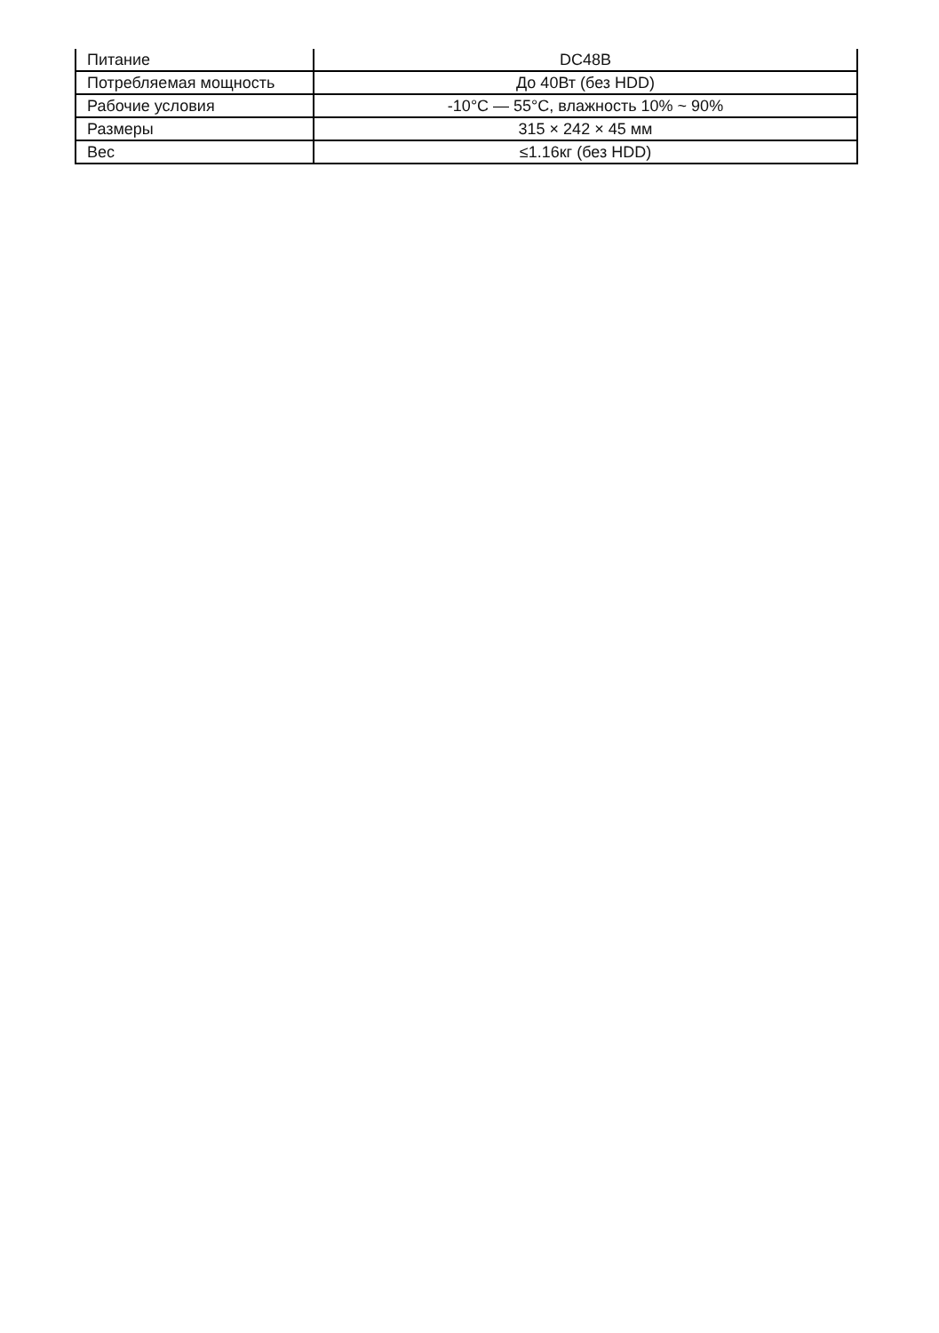| Питание | DC48В |
| Потребляемая мощность | До 40Вт (без HDD) |
| Рабочие условия | -10°C — 55°C, влажность 10% ~ 90% |
| Размеры | 315 × 242 × 45 мм |
| Вес | ≤1.16кг (без HDD) |